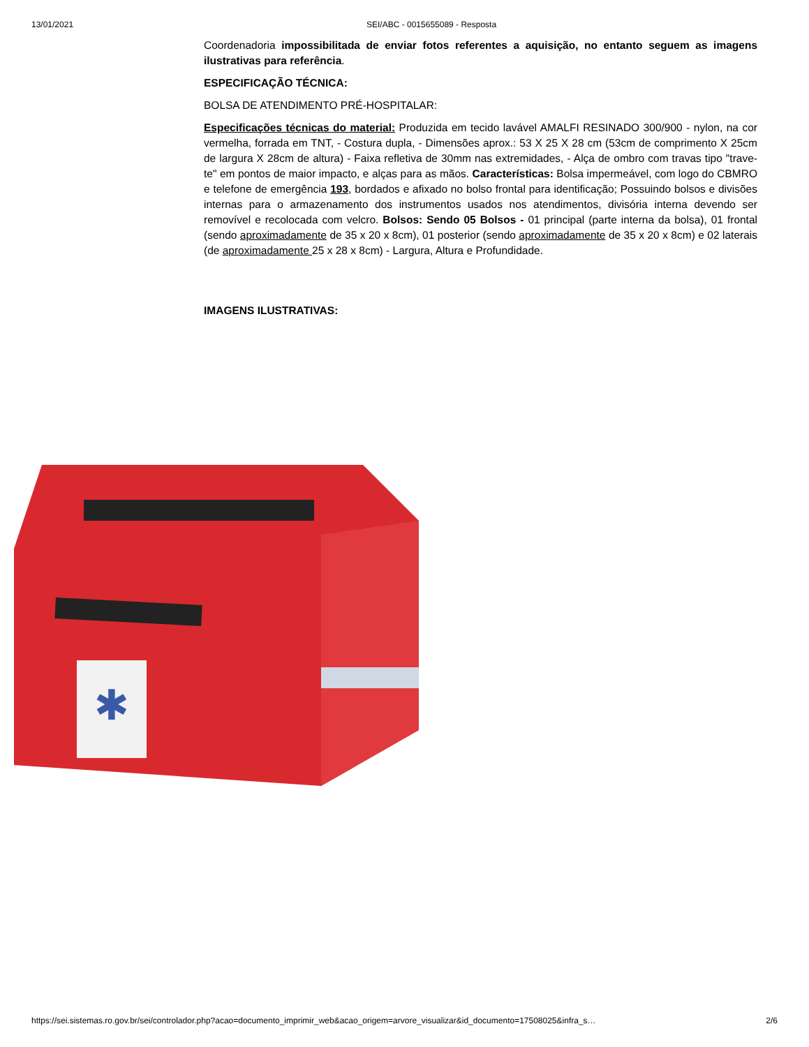13/01/2021 SEI/ABC - 0015655089 - Resposta
Coordenadoria impossibilitada de enviar fotos referentes a aquisição, no entanto seguem as imagens ilustrativas para referência.
ESPECIFICAÇÃO TÉCNICA:
BOLSA DE ATENDIMENTO PRÉ-HOSPITALAR:
Especificações técnicas do material: Produzida em tecido lavável AMALFI RESINADO 300/900 - nylon, na cor vermelha, forrada em TNT, - Costura dupla, - Dimensões aprox.: 53 X 25 X 28 cm (53cm de comprimento X 25cm de largura X 28cm de altura) - Faixa refletiva de 30mm nas extremidades, - Alça de ombro com travas tipo "trave-te" em pontos de maior impacto, e alças para as mãos. Características: Bolsa impermeável, com logo do CBMRO e telefone de emergência 193, bordados e afixado no bolso frontal para identificação; Possuindo bolsos e divisões internas para o armazenamento dos instrumentos usados nos atendimentos, divisória interna devendo ser removível e recolocada com velcro. Bolsos: Sendo 05 Bolsos - 01 principal (parte interna da bolsa), 01 frontal (sendo aproximadamente de 35 x 20 x 8cm), 01 posterior (sendo aproximadamente de 35 x 20 x 8cm) e 02 laterais (de aproximadamente 25 x 28 x 8cm) - Largura, Altura e Profundidade.
IMAGENS ILUSTRATIVAS:
✱
https://sei.sistemas.ro.gov.br/sei/controlador.php?acao=documento_imprimir_web&acao_origem=arvore_visualizar&id_documento=17508025&infra_s… 2/6